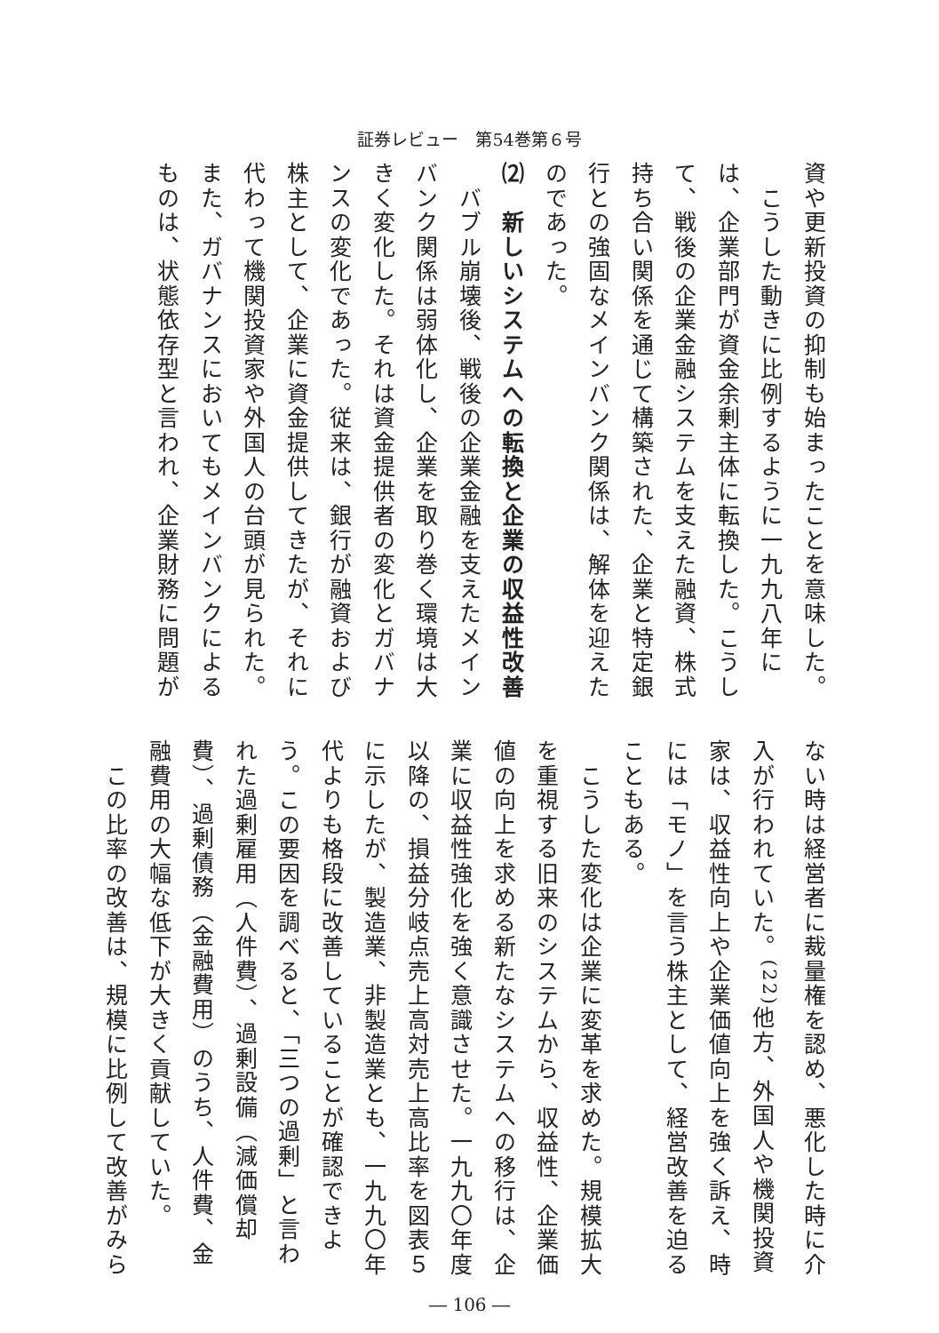証券レビュー　第54巻第６号
資や更新投資の抑制も始まったことを意味した。
　こうした動きに比例するように一九九八年には、企業部門が資金余剰主体に転換した。こうして、戦後の企業金融システムを支えた融資、株式持ち合い関係を通じて構築された、企業と特定銀行との強固なメインバンク関係は、解体を迎えたのであった。
⑵　新しいシステムへの転換と企業の収益性改善
　バブル崩壊後、戦後の企業金融を支えたメインバンク関係は弱体化し、企業を取り巻く環境は大きく変化した。それは資金提供者の変化とガバナンスの変化であった。従来は、銀行が融資および株主として、企業に資金提供してきたが、それに代わって機関投資家や外国人の台頭が見られた。また、ガバナンスにおいてもメインバンクによるものは、状態依存型と言われ、企業財務に問題が
ない時は経営者に裁量権を認め、悪化した時に介入が行われていた。<sup>(22)</sup>他方、外国人や機関投資家は、収益性向上や企業価値向上を強く訴え、時には「モノ」を言う株主として、経営改善を迫ることもある。
　こうした変化は企業に変革を求めた。規模拡大を重視する旧来のシステムから、収益性、企業価値の向上を求める新たなシステムへの移行は、企業に収益性強化を強く意識させた。一九九〇年度以降の、損益分岐点売上高対売上高比率を図表５に示したが、製造業、非製造業とも、一九九〇年代よりも格段に改善していることが確認できよう。この要因を調べると、「三つの過剰」と言われた過剰雇用（人件費）、過剰設備（減価償却費）、過剰債務（金融費用）のうち、人件費、金融費用の大幅な低下が大きく貢献していた。
　この比率の改善は、規模に比例して改善がみら
― 106 ―